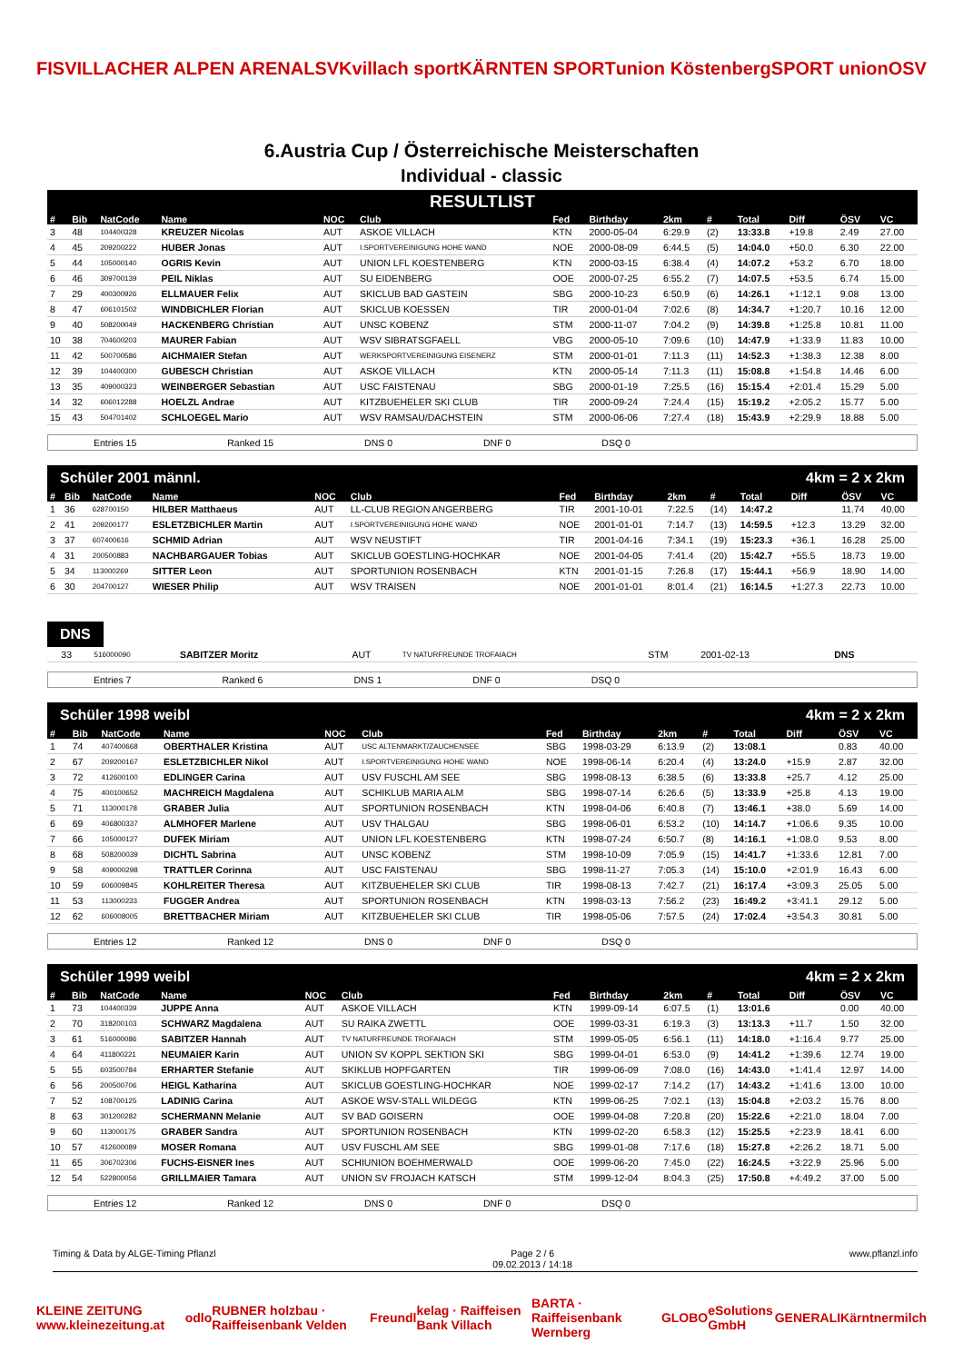FIS VILLACHER ALPEN ARENA LSVK villach sport KÄRNTEN SPORT union Köstenberg SPORT union OSV
6.Austria Cup / Österreichische Meisterschaften
Individual - classic
RESULTLIST
| # | Bib | NatCode | Name | NOC | Club | Fed | Birthday | 2km | # | Total | Diff | ÖSV | VC |
| --- | --- | --- | --- | --- | --- | --- | --- | --- | --- | --- | --- | --- | --- |
| 3 | 48 | 104400328 | KREUZER Nicolas | AUT | ASKOE VILLACH | KTN | 2000-05-04 | 6:29.9 | (2) | 13:33.8 | +19.8 | 2.49 | 27.00 |
| 4 | 45 | 209200222 | HUBER Jonas | AUT | I.SPORTVEREINIGUNG HOHE WAND | NOE | 2000-08-09 | 6:44.5 | (5) | 14:04.0 | +50.0 | 6.30 | 22.00 |
| 5 | 44 | 105000140 | OGRIS Kevin | AUT | UNION LFL KOESTENBERG | KTN | 2000-03-15 | 6:38.4 | (4) | 14:07.2 | +53.2 | 6.70 | 18.00 |
| 6 | 46 | 309700139 | PEIL Niklas | AUT | SU EIDENBERG | OOE | 2000-07-25 | 6:55.2 | (7) | 14:07.5 | +53.5 | 6.74 | 15.00 |
| 7 | 29 | 400300926 | ELLMAUER Felix | AUT | SKICLUB BAD GASTEIN | SBG | 2000-10-23 | 6:50.9 | (6) | 14:26.1 | +1:12.1 | 9.08 | 13.00 |
| 8 | 47 | 606101502 | WINDBICHLER Florian | AUT | SKICLUB KOESSEN | TIR | 2000-01-04 | 7:02.6 | (8) | 14:34.7 | +1:20.7 | 10.16 | 12.00 |
| 9 | 40 | 508200049 | HACKENBERG Christian | AUT | UNSC KOBENZ | STM | 2000-11-07 | 7:04.2 | (9) | 14:39.8 | +1:25.8 | 10.81 | 11.00 |
| 10 | 38 | 704600203 | MAURER Fabian | AUT | WSV SIBRATSGFAELL | VBG | 2000-05-10 | 7:09.6 | (10) | 14:47.9 | +1:33.9 | 11.83 | 10.00 |
| 11 | 42 | 500700586 | AICHMAIER Stefan | AUT | WERKSPORTVEREINIGUNG EISENERZ | STM | 2000-01-01 | 7:11.3 | (11) | 14:52.3 | +1:38.3 | 12.38 | 8.00 |
| 12 | 39 | 104400300 | GUBESCH Christian | AUT | ASKOE VILLACH | KTN | 2000-05-14 | 7:11.3 | (11) | 15:08.8 | +1:54.8 | 14.46 | 6.00 |
| 13 | 35 | 409000323 | WEINBERGER Sebastian | AUT | USC FAISTENAU | SBG | 2000-01-19 | 7:25.5 | (16) | 15:15.4 | +2:01.4 | 15.29 | 5.00 |
| 14 | 32 | 606012288 | HOELZL Andrae | AUT | KITZBUEHELER SKI CLUB | TIR | 2000-09-24 | 7:24.4 | (15) | 15:19.2 | +2:05.2 | 15.77 | 5.00 |
| 15 | 43 | 504701402 | SCHLOEGEL Mario | AUT | WSV RAMSAU/DACHSTEIN | STM | 2000-06-06 | 7:27.4 | (18) | 15:43.9 | +2:29.9 | 18.88 | 5.00 |
Entries 15 Ranked 15 DNS 0 DNF 0 DSQ 0
Schüler 2001 männl. 4km = 2 x 2km
| # | Bib | NatCode | Name | NOC | Club | Fed | Birthday | 2km | # | Total | Diff | ÖSV | VC |
| --- | --- | --- | --- | --- | --- | --- | --- | --- | --- | --- | --- | --- | --- |
| 1 | 36 | 628700150 | HILBER Matthaeus | AUT | LL-CLUB REGION ANGERBERG | TIR | 2001-10-01 | 7:22.5 | (14) | 14:47.2 | | 11.74 | 40.00 |
| 2 | 41 | 209200177 | ESLETZBICHLER Martin | AUT | I.SPORTVEREINIGUNG HOHE WAND | NOE | 2001-01-01 | 7:14.7 | (13) | 14:59.5 | +12.3 | 13.29 | 32.00 |
| 3 | 37 | 607400616 | SCHMID Adrian | AUT | WSV NEUSTIFT | TIR | 2001-04-16 | 7:34.1 | (19) | 15:23.3 | +36.1 | 16.28 | 25.00 |
| 4 | 31 | 200500883 | NACHBARGAUER Tobias | AUT | SKICLUB GOESTLING-HOCHKAR | NOE | 2001-04-05 | 7:41.4 | (20) | 15:42.7 | +55.5 | 18.73 | 19.00 |
| 5 | 34 | 113000269 | SITTER Leon | AUT | SPORTUNION ROSENBACH | KTN | 2001-01-15 | 7:26.8 | (17) | 15:44.1 | +56.9 | 18.90 | 14.00 |
| 6 | 30 | 204700127 | WIESER Philip | AUT | WSV TRAISEN | NOE | 2001-01-01 | 8:01.4 | (21) | 16:14.5 | +1:27.3 | 22.73 | 10.00 |
DNS
| | 33 | 516000090 | SABITZER Moritz | AUT | TV NATURFREUNDE TROFAIACH | STM | 2001-02-13 | | | DNS | | | |
Entries 7 Ranked 6 DNS 1 DNF 0 DSQ 0
Schüler 1998 weibl 4km = 2 x 2km
| # | Bib | NatCode | Name | NOC | Club | Fed | Birthday | 2km | # | Total | Diff | ÖSV | VC |
| --- | --- | --- | --- | --- | --- | --- | --- | --- | --- | --- | --- | --- | --- |
| 1 | 74 | 407400668 | OBERTHALER Kristina | AUT | USC ALTENMARKT/ZAUCHENSEE | SBG | 1998-03-29 | 6:13.9 | (2) | 13:08.1 | | 0.83 | 40.00 |
| 2 | 67 | 209200167 | ESLETZBICHLER Nikol | AUT | I.SPORTVEREINIGUNG HOHE WAND | NOE | 1998-06-14 | 6:20.4 | (4) | 13:24.0 | +15.9 | 2.87 | 32.00 |
| 3 | 72 | 412600100 | EDLINGER Carina | AUT | USV FUSCHL AM SEE | SBG | 1998-08-13 | 6:38.5 | (6) | 13:33.8 | +25.7 | 4.12 | 25.00 |
| 4 | 75 | 400100652 | MACHREICH Magdalena | AUT | SCHIKLUB MARIA ALM | SBG | 1998-07-14 | 6:26.6 | (5) | 13:33.9 | +25.8 | 4.13 | 19.00 |
| 5 | 71 | 113000178 | GRABER Julia | AUT | SPORTUNION ROSENBACH | KTN | 1998-04-06 | 6:40.8 | (7) | 13:46.1 | +38.0 | 5.69 | 14.00 |
| 6 | 69 | 406800337 | ALMHOFER Marlene | AUT | USV THALGAU | SBG | 1998-06-01 | 6:53.2 | (10) | 14:14.7 | +1:06.6 | 9.35 | 10.00 |
| 7 | 66 | 105000127 | DUFEK Miriam | AUT | UNION LFL KOESTENBERG | KTN | 1998-07-24 | 6:50.7 | (8) | 14:16.1 | +1:08.0 | 9.53 | 8.00 |
| 8 | 68 | 508200039 | DICHTL Sabrina | AUT | UNSC KOBENZ | STM | 1998-10-09 | 7:05.9 | (15) | 14:41.7 | +1:33.6 | 12.81 | 7.00 |
| 9 | 58 | 409000298 | TRATTLER Corinna | AUT | USC FAISTENAU | SBG | 1998-11-27 | 7:05.3 | (14) | 15:10.0 | +2:01.9 | 16.43 | 6.00 |
| 10 | 59 | 606009845 | KOHLREITER Theresa | AUT | KITZBUEHELER SKI CLUB | TIR | 1998-08-13 | 7:42.7 | (21) | 16:17.4 | +3:09.3 | 25.05 | 5.00 |
| 11 | 53 | 113000233 | FUGGER Andrea | AUT | SPORTUNION ROSENBACH | KTN | 1998-03-13 | 7:56.2 | (23) | 16:49.2 | +3:41.1 | 29.12 | 5.00 |
| 12 | 62 | 606008005 | BRETTBACHER Miriam | AUT | KITZBUEHELER SKI CLUB | TIR | 1998-05-06 | 7:57.5 | (24) | 17:02.4 | +3:54.3 | 30.81 | 5.00 |
Entries 12 Ranked 12 DNS 0 DNF 0 DSQ 0
Schüler 1999 weibl 4km = 2 x 2km
| # | Bib | NatCode | Name | NOC | Club | Fed | Birthday | 2km | # | Total | Diff | ÖSV | VC |
| --- | --- | --- | --- | --- | --- | --- | --- | --- | --- | --- | --- | --- | --- |
| 1 | 73 | 104400339 | JUPPE Anna | AUT | ASKOE VILLACH | KTN | 1999-09-14 | 6:07.5 | (1) | 13:01.6 | | 0.00 | 40.00 |
| 2 | 70 | 318200103 | SCHWARZ Magdalena | AUT | SU RAIKA ZWETTL | OOE | 1999-03-31 | 6:19.3 | (3) | 13:13.3 | +11.7 | 1.50 | 32.00 |
| 3 | 61 | 516000086 | SABITZER Hannah | AUT | TV NATURFREUNDE TROFAIACH | STM | 1999-05-05 | 6:56.1 | (11) | 14:18.0 | +1:16.4 | 9.77 | 25.00 |
| 4 | 64 | 411800221 | NEUMAIER Karin | AUT | UNION SV KOPPL SEKTION SKI | SBG | 1999-04-01 | 6:53.0 | (9) | 14:41.2 | +1:39.6 | 12.74 | 19.00 |
| 5 | 55 | 603500784 | ERHARTER Stefanie | AUT | SKIKLUB HOPFGARTEN | TIR | 1999-06-09 | 7:08.0 | (16) | 14:43.0 | +1:41.4 | 12.97 | 14.00 |
| 6 | 56 | 200500706 | HEIGL Katharina | AUT | SKICLUB GOESTLING-HOCHKAR | NOE | 1999-02-17 | 7:14.2 | (17) | 14:43.2 | +1:41.6 | 13.00 | 10.00 |
| 7 | 52 | 108700125 | LADINIG Carina | AUT | ASKOE WSV-STALL WILDEGG | KTN | 1999-06-25 | 7:02.1 | (13) | 15:04.8 | +2:03.2 | 15.76 | 8.00 |
| 8 | 63 | 301200282 | SCHERMANN Melanie | AUT | SV BAD GOISERN | OOE | 1999-04-08 | 7:20.8 | (20) | 15:22.6 | +2:21.0 | 18.04 | 7.00 |
| 9 | 60 | 113000175 | GRABER Sandra | AUT | SPORTUNION ROSENBACH | KTN | 1999-02-20 | 6:58.3 | (12) | 15:25.5 | +2:23.9 | 18.41 | 6.00 |
| 10 | 57 | 412600089 | MOSER Romana | AUT | USV FUSCHL AM SEE | SBG | 1999-01-08 | 7:17.6 | (18) | 15:27.8 | +2:26.2 | 18.71 | 5.00 |
| 11 | 65 | 306702306 | FUCHS-EISNER Ines | AUT | SCHIUNION BOEHMERWALD | OOE | 1999-06-20 | 7:45.0 | (22) | 16:24.5 | +3:22.9 | 25.96 | 5.00 |
| 12 | 54 | 522800056 | GRILLMAIER Tamara | AUT | UNION SV FROJACH KATSCH | STM | 1999-12-04 | 8:04.3 | (25) | 17:50.8 | +4:49.2 | 37.00 | 5.00 |
Entries 12 Ranked 12 DNS 0 DNF 0 DSQ 0
Timing & Data by ALGE-Timing Pflanzl Page 2 / 6
09.02.2013 / 14:18 www.pflanzl.info
KLEINE ZEITUNG www.kleinezeitung.at odlo RUBNER holzbau · Raiffeisenbank Velden Freundl kelag · Raiffeisen Bank Villach BARTA · Raiffeisenbank Wernberg GLOBO eSolutions GmbH GENERALI Kärntnermilch